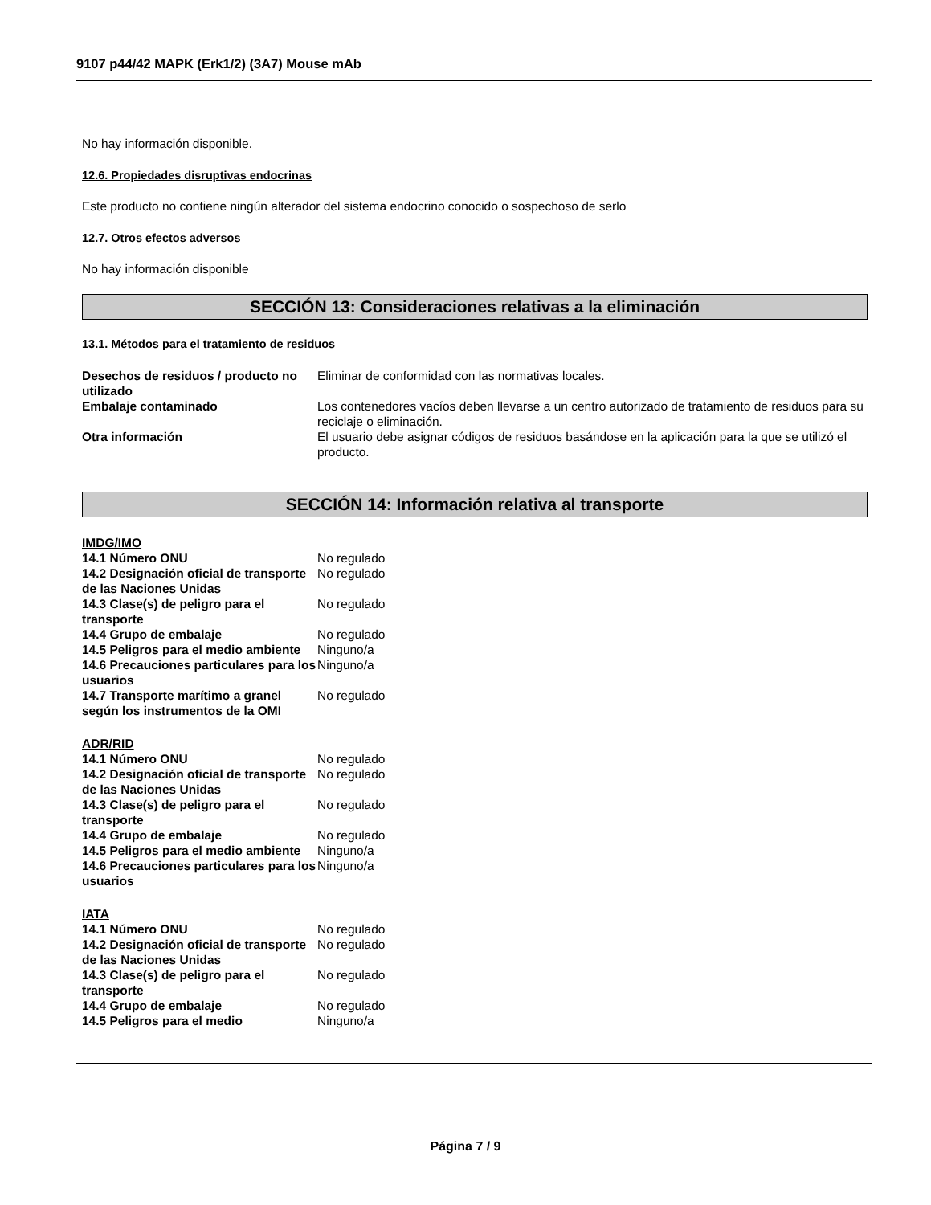9107 p44/42 MAPK (Erk1/2) (3A7) Mouse mAb
No hay información disponible.
12.6. Propiedades disruptivas endocrinas
Este producto no contiene ningún alterador del sistema endocrino conocido o sospechoso de serlo
12.7. Otros efectos adversos
No hay información disponible
SECCIÓN 13: Consideraciones relativas a la eliminación
13.1. Métodos para el tratamiento de residuos
| Desechos de residuos / producto no utilizado | Eliminar de conformidad con las normativas locales. |
| Embalaje contaminado | Los contenedores vacíos deben llevarse a un centro autorizado de tratamiento de residuos para su reciclaje o eliminación. |
| Otra información | El usuario debe asignar códigos de residuos basándose en la aplicación para la que se utilizó el producto. |
SECCIÓN 14: Información relativa al transporte
IMDG/IMO
| 14.1 Número ONU | No regulado |
| 14.2 Designación oficial de transporte de las Naciones Unidas | No regulado |
| 14.3 Clase(s) de peligro para el transporte | No regulado |
| 14.4 Grupo de embalaje | No regulado |
| 14.5 Peligros para el medio ambiente | Ninguno/a |
| 14.6 Precauciones particulares para los usuarios | Ninguno/a |
| 14.7 Transporte marítimo a granel según los instrumentos de la OMI | No regulado |
ADR/RID
| 14.1 Número ONU | No regulado |
| 14.2 Designación oficial de transporte de las Naciones Unidas | No regulado |
| 14.3 Clase(s) de peligro para el transporte | No regulado |
| 14.4 Grupo de embalaje | No regulado |
| 14.5 Peligros para el medio ambiente | Ninguno/a |
| 14.6 Precauciones particulares para los usuarios | Ninguno/a |
IATA
| 14.1 Número ONU | No regulado |
| 14.2 Designación oficial de transporte de las Naciones Unidas | No regulado |
| 14.3 Clase(s) de peligro para el transporte | No regulado |
| 14.4 Grupo de embalaje | No regulado |
| 14.5 Peligros para el medio | Ninguno/a |
Página 7 / 9